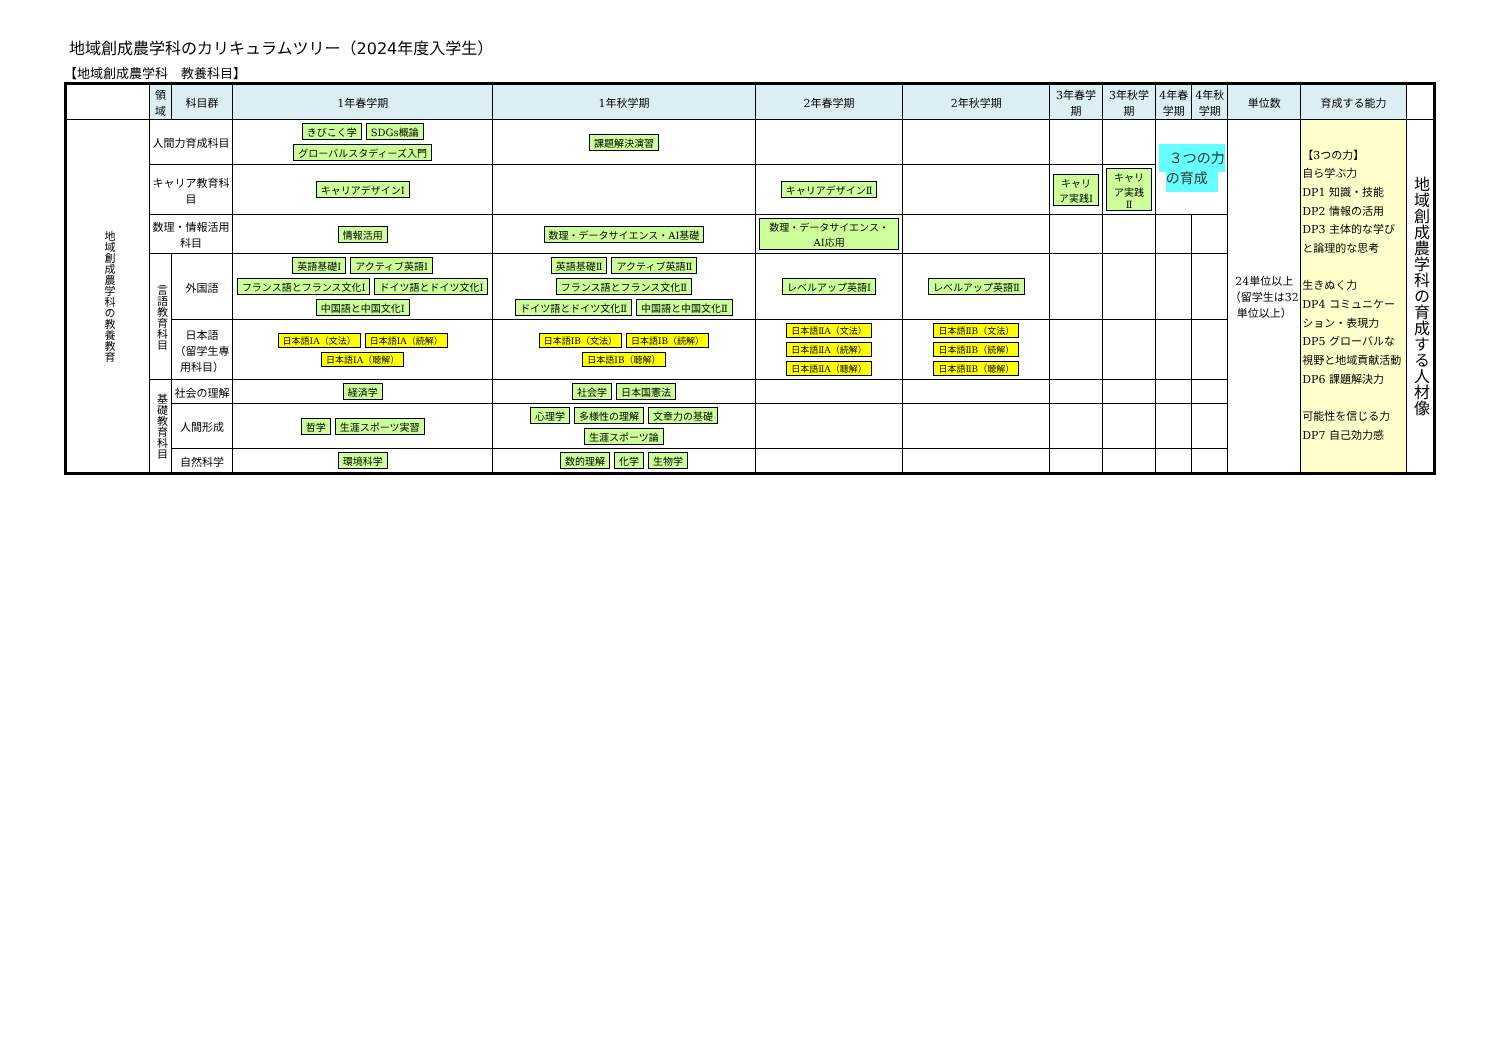地域創成農学科のカリキュラムツリー（2024年度入学生）
【地域創成農学科　教養科目】
| | 領域 | 科目群 | 1年春学期 | 1年秋学期 | 2年春学期 | 2年秋学期 | 3年春学期 | 3年秋学期 | 4年春学期 | 4年秋学期 | 単位数 | 育成する能力 | |
| --- | --- | --- | --- | --- | --- | --- | --- | --- | --- | --- | --- | --- | --- |
| 地域創成農学科の教養教育 | 人間力育成科目 | | きびこく学 SDGs概論 グローバルスタディーズ入門 | 課題解決演習 | | | | | ３つの力の育成 | | 24単位以上 （留学生は32単位以上） | 【3つの力】 自ら学ぶ力 DP1 知識・技能 DP2 情報の活用 DP3 主体的な学びと論理的な思考 生きぬく力 DP4 コミュニケーション・表現力 DP5 グローバルな視野と地域貢献活動 DP6 課題解決力 可能性を信じる力 DP7 自己効力感 | 地域創成農学科の育成する人材像 |
| | キャリア教育科目 | | キャリアデザインⅠ | | キャリアデザインⅡ | | キャリア実践Ⅰ | キャリア実践Ⅱ | | | | | |
| | 数理・情報活用科目 | | 情報活用 | 数理・データサイエンス・AI基礎 | 数理・データサイエンス・AI応用 | | | | | | | | |
| | 言語教育科目 | 外国語 | 英語基礎Ⅰ アクティブ英語Ⅰ フランス語とフランス文化Ⅰ ドイツ語とドイツ文化Ⅰ 中国語と中国文化Ⅰ | 英語基礎Ⅱ アクティブ英語Ⅱ フランス語とフランス文化Ⅱ ドイツ語とドイツ文化Ⅱ 中国語と中国文化Ⅱ | レベルアップ英語Ⅰ | レベルアップ英語Ⅱ | | | | | | | |
| | | 日本語 （留学生専用科目） | 日本語ⅠA（文法） 日本語ⅠA（読解） 日本語ⅠA（聴解） | 日本語ⅠB（文法） 日本語ⅠB（読解） 日本語ⅠB（聴解） | 日本語ⅡA（文法） 日本語ⅡA（読解） 日本語ⅡA（聴解） | 日本語ⅡB（文法） 日本語ⅡB（読解） 日本語ⅡB（聴解） | | | | | | | |
| | 基礎教育科目 | 社会の理解 | 経済学 | 社会学 日本国憲法 | | | | | | | | | |
| | | 人間形成 | 哲学 生涯スポーツ実習 | 心理学 多様性の理解 文章力の基礎 生涯スポーツ論 | | | | | | | | | |
| | | 自然科学 | 環境科学 | 数的理解 化学 生物学 | | | | | | | | | |